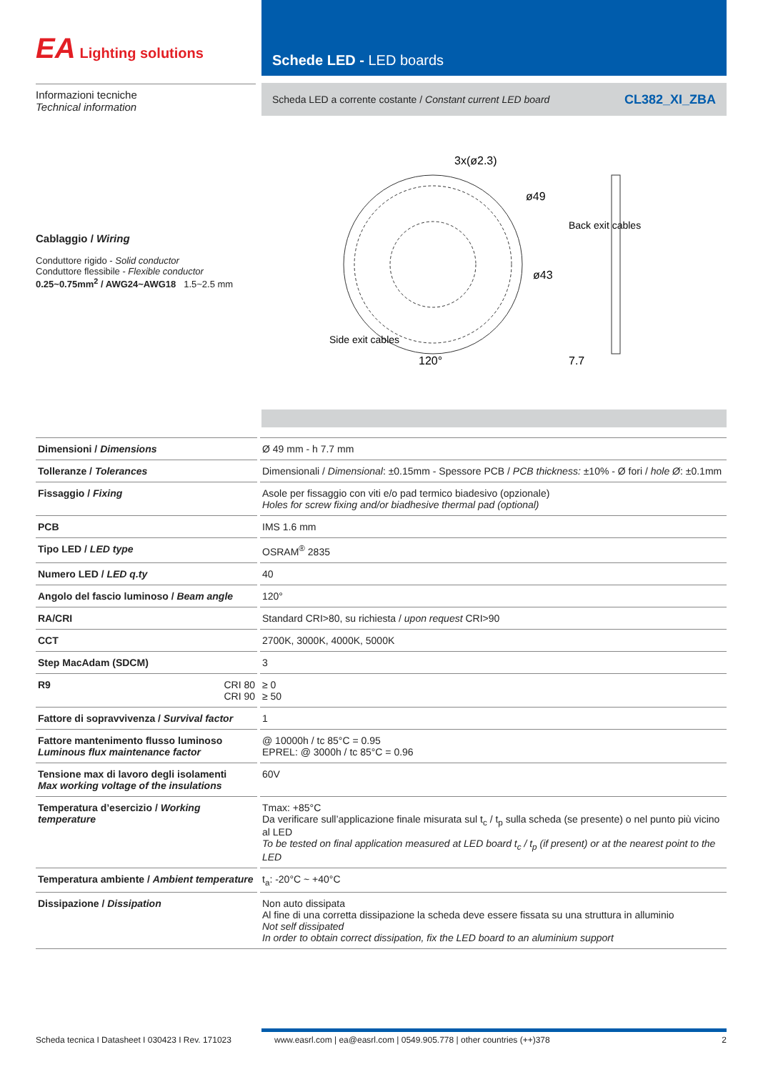EA Lighting solutions
Schede LED - LED boards
Informazioni tecniche
Technical information
Scheda LED a corrente costante / Constant current LED board CL382_XI_ZBA
Cablaggio / Wiring
Conduttore rigido - Solid conductor
Conduttore flessibile - Flexible conductor
0.25~0.75mm<sup>2</sup> / AWG24~AWG18 1.5~2.5 mm
3x(ø2.3)
ø49
ø43
Back exit cables
Side exit cables
120°
7.7
| Dimensioni / Dimensions | | Ø 49 mm - h 7.7 mm |
| Tolleranze / Tolerances | | Dimensionali / Dimensional : ±0.15mm - Spessore PCB / PCB thickness: ±10% - Ø fori / hole Ø : ±0.1mm |
| Fissaggio / Fixing | | Asole per fissaggio con viti e/o pad termico biadesivo (opzionale) Holes for screw fixing and/or biadhesive thermal pad (optional) |
| PCB | | IMS 1.6 mm |
| Tipo LED / LED type | | OSRAM<sup>®</sup> 2835 |
| Numero LED / LED q.ty | | 40 |
| Angolo del fascio luminoso / Beam angle | | 120° |
| RA/CRI | | Standard CRI>80, su richiesta / upon request CRI>90 |
| CCT | | 2700K, 3000K, 4000K, 5000K |
| Step MacAdam (SDCM) | | 3 |
| R9 CRI 80 CRI 90 | | ≥ 0 ≥ 50 |
| Fattore di sopravvivenza / Survival factor | | 1 |
| Fattore mantenimento flusso luminoso Luminous flux maintenance factor | | @ 10000h / tc 85°C = 0.95 EPREL: @ 3000h / tc 85°C = 0.96 |
| Tensione max di lavoro degli isolamenti Max working voltage of the insulations | | 60V |
| Temperatura d’esercizio / Working temperature | | Tmax: +85°C Da verificare sull’applicazione finale misurata sul t<sub>c</sub> / t<sub>p</sub> sulla scheda (se presente) o nel punto più vicino al LED To be tested on final application measured at LED board t<sub>c</sub> / t<sub>p</sub> (if present) or at the nearest point to the LED |
| Temperatura ambiente / Ambient temperature | | t<sub>a</sub>: -20°C ~ +40°C |
| Dissipazione / Dissipation | | Non auto dissipata Al fine di una corretta dissipazione la scheda deve essere fissata su una struttura in alluminio Not self dissipated In order to obtain correct dissipation, fix the LED board to an aluminium support |
Scheda tecnica I Datasheet I 030423 I Rev. 171023 www.easrl.com | ea@easrl.com | 0549.905.778 | other countries (++)378 2